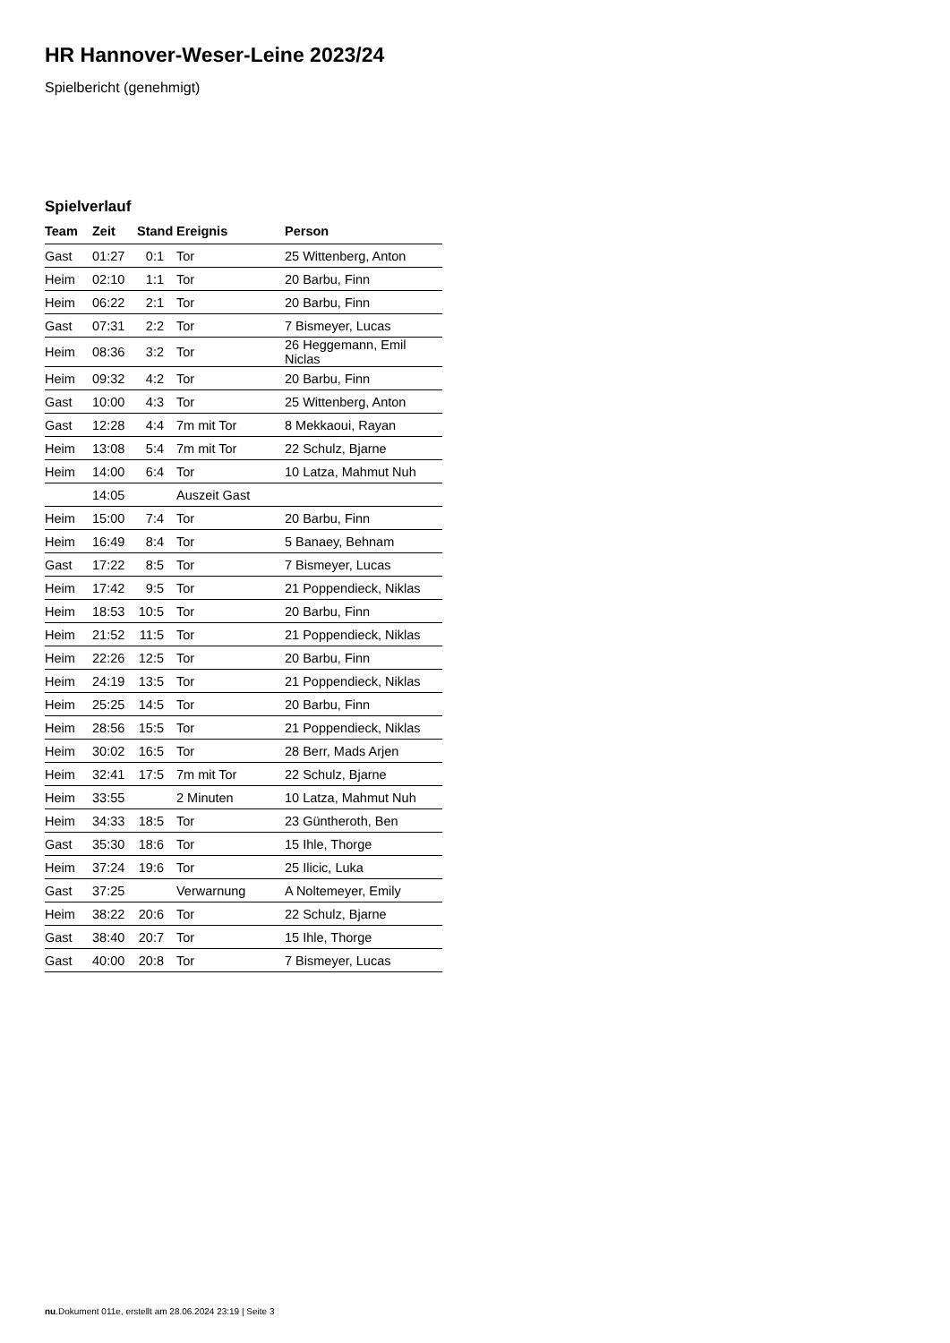HR Hannover-Weser-Leine 2023/24
Spielbericht (genehmigt)
Spielverlauf
| Team | Zeit | Stand | Ereignis | Person |
| --- | --- | --- | --- | --- |
| Gast | 01:27 | 0:1 | Tor | 25 Wittenberg, Anton |
| Heim | 02:10 | 1:1 | Tor | 20 Barbu, Finn |
| Heim | 06:22 | 2:1 | Tor | 20 Barbu, Finn |
| Gast | 07:31 | 2:2 | Tor | 7 Bismeyer, Lucas |
| Heim | 08:36 | 3:2 | Tor | 26 Heggemann, Emil Niclas |
| Heim | 09:32 | 4:2 | Tor | 20 Barbu, Finn |
| Gast | 10:00 | 4:3 | Tor | 25 Wittenberg, Anton |
| Gast | 12:28 | 4:4 | 7m mit Tor | 8 Mekkaoui, Rayan |
| Heim | 13:08 | 5:4 | 7m mit Tor | 22 Schulz, Bjarne |
| Heim | 14:00 | 6:4 | Tor | 10 Latza, Mahmut Nuh |
| | 14:05 | | Auszeit Gast | |
| Heim | 15:00 | 7:4 | Tor | 20 Barbu, Finn |
| Heim | 16:49 | 8:4 | Tor | 5 Banaey, Behnam |
| Gast | 17:22 | 8:5 | Tor | 7 Bismeyer, Lucas |
| Heim | 17:42 | 9:5 | Tor | 21 Poppendieck, Niklas |
| Heim | 18:53 | 10:5 | Tor | 20 Barbu, Finn |
| Heim | 21:52 | 11:5 | Tor | 21 Poppendieck, Niklas |
| Heim | 22:26 | 12:5 | Tor | 20 Barbu, Finn |
| Heim | 24:19 | 13:5 | Tor | 21 Poppendieck, Niklas |
| Heim | 25:25 | 14:5 | Tor | 20 Barbu, Finn |
| Heim | 28:56 | 15:5 | Tor | 21 Poppendieck, Niklas |
| Heim | 30:02 | 16:5 | Tor | 28 Berr, Mads Arjen |
| Heim | 32:41 | 17:5 | 7m mit Tor | 22 Schulz, Bjarne |
| Heim | 33:55 | | 2 Minuten | 10 Latza, Mahmut Nuh |
| Heim | 34:33 | 18:5 | Tor | 23 Güntheroth, Ben |
| Gast | 35:30 | 18:6 | Tor | 15 Ihle, Thorge |
| Heim | 37:24 | 19:6 | Tor | 25 Ilicic, Luka |
| Gast | 37:25 | | Verwarnung | A Noltemeyer, Emily |
| Heim | 38:22 | 20:6 | Tor | 22 Schulz, Bjarne |
| Gast | 38:40 | 20:7 | Tor | 15 Ihle, Thorge |
| Gast | 40:00 | 20:8 | Tor | 7 Bismeyer, Lucas |
nu.Dokument 011e, erstellt am 28.06.2024 23:19 | Seite 3